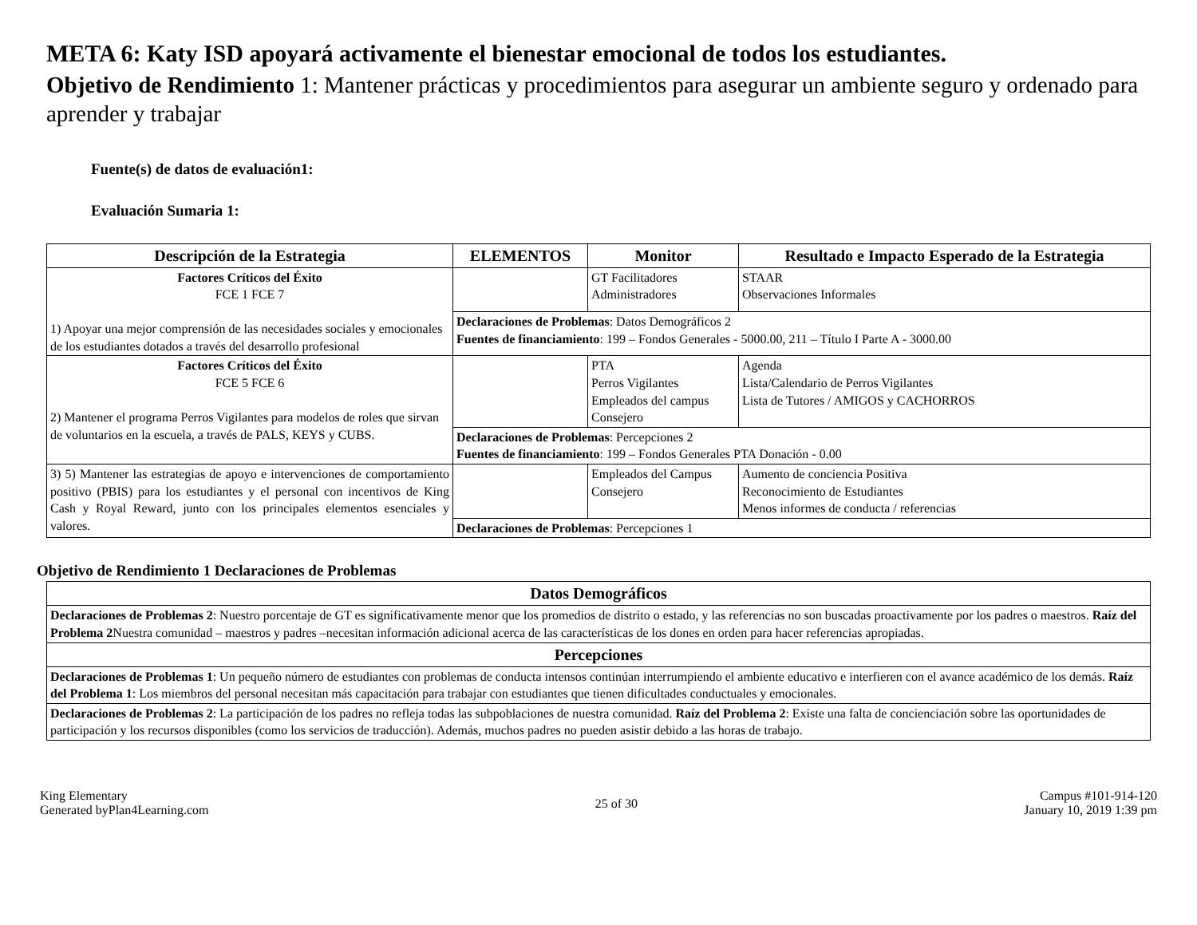META 6: Katy ISD apoyará activamente el bienestar emocional de todos los estudiantes.
Objetivo de Rendimiento 1: Mantener prácticas y procedimientos para asegurar un ambiente seguro y ordenado para aprender y trabajar
Fuente(s) de datos de evaluación1:
Evaluación Sumaria 1:
| Descripción de la Estrategia | ELEMENTOS | Monitor | Resultado e Impacto Esperado de la Estrategia |
| --- | --- | --- | --- |
| Factores Críticos del Éxito FCE 1 FCE 7 1) Apoyar una mejor comprensión de las necesidades sociales y emocionales de los estudiantes dotados a través del desarrollo profesional | | GT Facilitadores Administradores | STAAR Observaciones Informales |
| | Declaraciones de Problemas : Datos Demográficos 2 Fuentes de financiamiento : 199 – Fondos Generales - 5000.00, 211 – Título I Parte A - 3000.00 | | |
| Factores Críticos del Éxito FCE 5 FCE 6 2) Mantener el programa Perros Vigilantes para modelos de roles que sirvan de voluntarios en la escuela, a través de PALS, KEYS y CUBS. | | PTA Perros Vigilantes Empleados del campus Consejero | Agenda Lista/Calendario de Perros Vigilantes Lista de Tutores / AMIGOS y CACHORROS |
| | Declaraciones de Problemas : Percepciones 2 Fuentes de financiamiento : 199 – Fondos Generales PTA Donación - 0.00 | | |
| 3) 5) Mantener las estrategias de apoyo e intervenciones de comportamiento positivo (PBIS) para los estudiantes y el personal con incentivos de King Cash y Royal Reward, junto con los principales elementos esenciales y valores. | | Empleados del Campus Consejero | Aumento de conciencia Positiva Reconocimiento de Estudiantes Menos informes de conducta / referencias |
| | Declaraciones de Problemas : Percepciones 1 | | |
Objetivo de Rendimiento 1 Declaraciones de Problemas
| Datos Demográficos |
| --- |
| Declaraciones de Problemas 2 : Nuestro porcentaje de GT es significativamente menor que los promedios de distrito o estado, y las referencias no son buscadas proactivamente por los padres o maestros. Raíz del Problema 2 Nuestra comunidad – maestros y padres –necesitan información adicional acerca de las características de los dones en orden para hacer referencias apropiadas. |
| Percepciones |
| Declaraciones de Problemas 1 : Un pequeño número de estudiantes con problemas de conducta intensos continúan interrumpiendo el ambiente educativo e interfieren con el avance académico de los demás. Raíz del Problema 1 : Los miembros del personal necesitan más capacitación para trabajar con estudiantes que tienen dificultades conductuales y emocionales. |
| Declaraciones de Problemas 2 : La participación de los padres no refleja todas las subpoblaciones de nuestra comunidad. Raíz del Problema 2 : Existe una falta de concienciación sobre las oportunidades de participación y los recursos disponibles (como los servicios de traducción). Además, muchos padres no pueden asistir debido a las horas de trabajo. |
King Elementary
Generated byPlan4Learning.com
25 of 30
Campus #101-914-120
January 10, 2019 1:39 pm